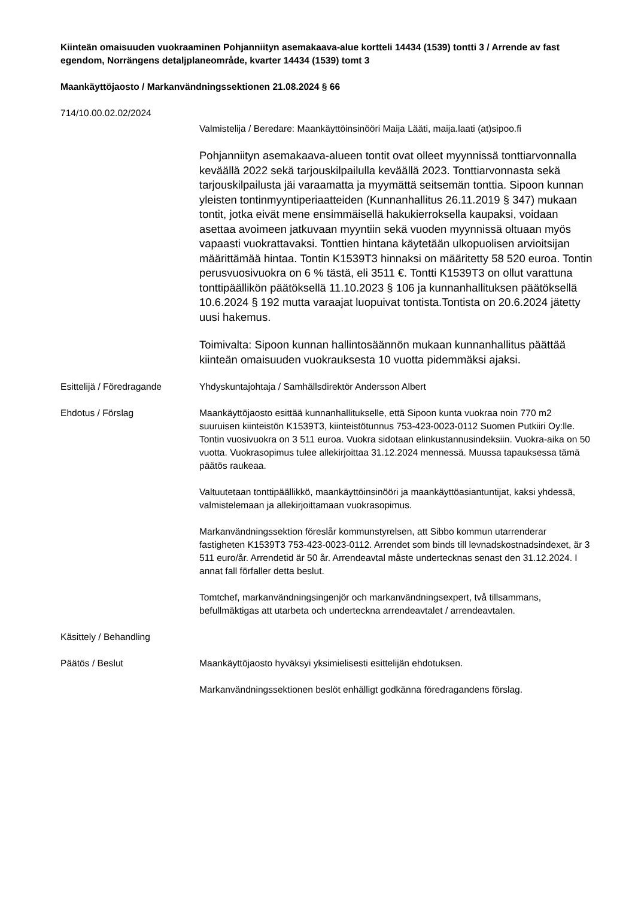Kiinteän omaisuuden vuokraaminen Pohjanniityn asemakaava-alue kortteli 14434 (1539) tontti 3 / Arrende av fast egendom, Norrängens detaljplaneområde, kvarter 14434 (1539) tomt 3
Maankäyttöjaosto / Markanvändningssektionen 21.08.2024 § 66
714/10.00.02.02/2024
Valmistelija / Beredare: Maankäyttöinsinööri Maija Lääti, maija.laati (at)sipoo.fi
Pohjanniityn asemakaava-alueen tontit ovat olleet myynnissä tonttiarvonnalla keväällä 2022 sekä tarjouskilpailulla keväällä 2023. Tonttiarvonnasta sekä tarjouskilpailusta jäi varaamatta ja myymättä seitsemän tonttia. Sipoon kunnan yleisten tontinmyyntiperiaatteiden (Kunnanhallitus 26.11.2019 § 347) mukaan tontit, jotka eivät mene ensimmäisellä hakukierroksella kaupaksi, voidaan asettaa avoimeen jatkuvaan myyntiin sekä vuoden myynnissä oltuaan myös vapaasti vuokrattavaksi. Tonttien hintana käytetään ulkopuolisen arvioitsijan määrittämää hintaa. Tontin K1539T3 hinnaksi on määritetty 58 520 euroa. Tontin perusvuosivuokra on 6 % tästä, eli 3511 €. Tontti K1539T3 on ollut varattuna tonttipäällikön päätöksellä 11.10.2023 § 106 ja kunnanhallituksen päätöksellä 10.6.2024 § 192 mutta varaajat luopuivat tontista.Tontista on 20.6.2024 jätetty uusi hakemus.
Toimivalta: Sipoon kunnan hallintosäännön mukaan kunnanhallitus päättää kiinteän omaisuuden vuokrauksesta 10 vuotta pidemmäksi ajaksi.
Esittelijä / Föredragande
Yhdyskuntajohtaja / Samhällsdirektör Andersson Albert
Ehdotus / Förslag Maankäyttöjaosto esittää kunnanhallitukselle, että Sipoon kunta vuokraa noin 770 m2 suuruisen kiinteistön K1539T3, kiinteistötunnus 753-423-0023-0112 Suomen Putkiiri Oy:lle. Tontin vuosivuokra on 3 511 euroa. Vuokra sidotaan elinkustannusindeksiin. Vuokra-aika on 50 vuotta. Vuokrasopimus tulee allekirjoittaa 31.12.2024 mennessä. Muussa tapauksessa tämä päätös raukeaa.
Valtuutetaan tonttipäällikkö, maankäyttöinsinööri ja maankäyttöasiantuntijat, kaksi yhdessä, valmistelemaan ja allekirjoittamaan vuokrasopimus.
Markanvändningssektion föreslår kommunstyrelsen, att Sibbo kommun utarrenderar fastigheten K1539T3 753-423-0023-0112. Arrendet som binds till levnadskostnadsindexet, är 3 511 euro/år. Arrendetid är 50 år. Arrendeavtal måste undertecknas senast den 31.12.2024. I annat fall förfaller detta beslut.
Tomtchef, markanvändningsingenjör och markanvändningsexpert, två tillsammans, befullmäktigas att utarbeta och underteckna arrendeavtalet / arrendeavtalen.
Käsittely / Behandling
Päätös / Beslut Maankäyttöjaosto hyväksyi yksimielisesti esittelijän ehdotuksen.
Markanvändningssektionen beslöt enhälligt godkänna föredragandens förslag.